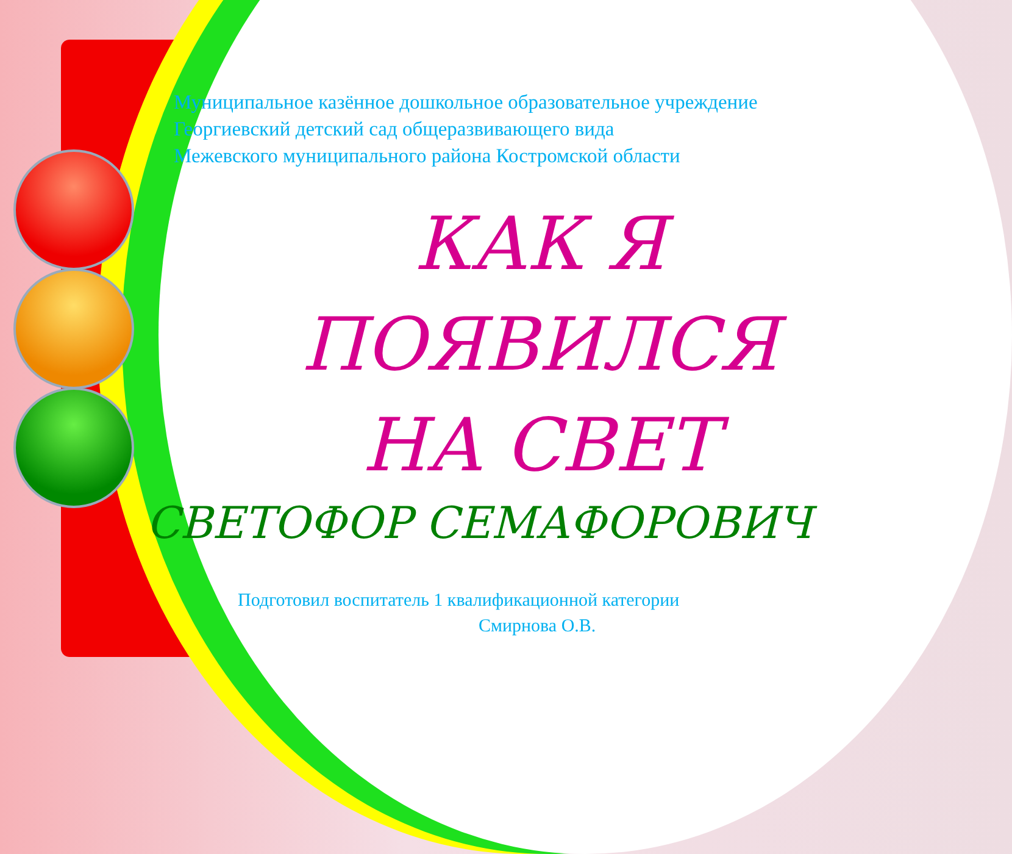Муниципальное казённое дошкольное образовательное учреждение
Георгиевский детский сад общеразвивающего вида
Межевского муниципального района Костромской области
КАК Я
ПОЯВИЛСЯ
НА СВЕТ
СВЕТОФОР СЕМАФОРОВИЧ
Подготовил воспитатель 1 квалификационной категории
Смирнова О.В.